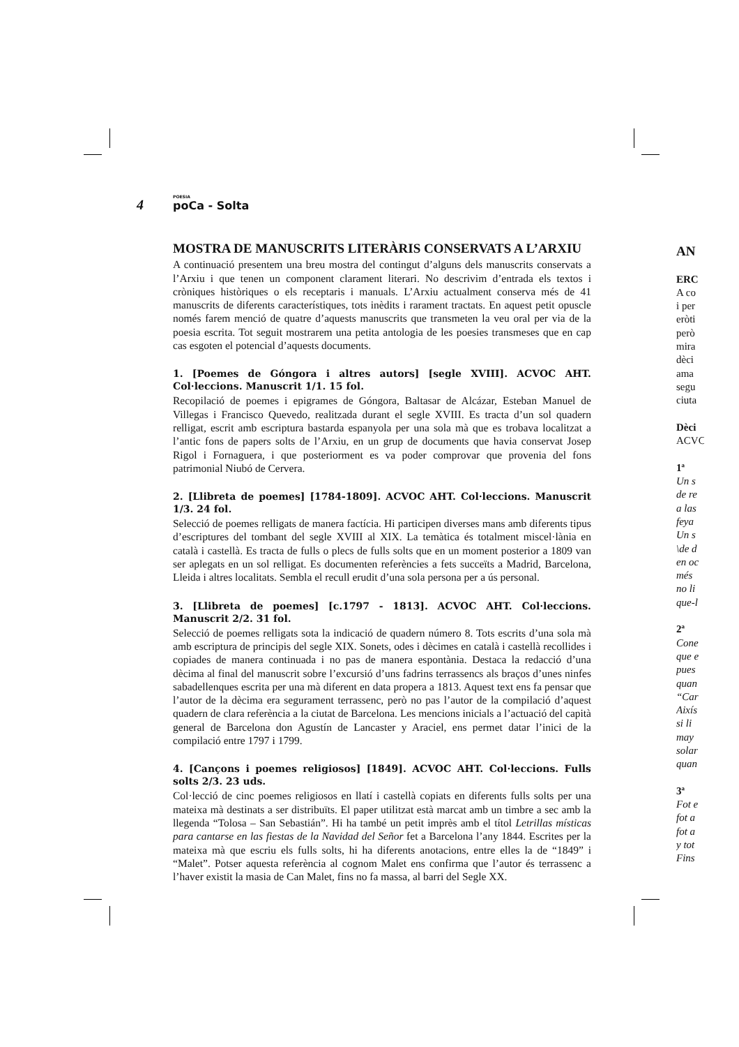4 POESIA
poCa - Solta
MOSTRA DE MANUSCRITS LITERÀRIS CONSERVATS A L’ARXIU
A continuació presentem una breu mostra del contingut d’alguns dels manuscrits conservats a l’Arxiu i que tenen un component clarament literari. No descrivim d’entrada els textos i cròniques històriques o els receptaris i manuals. L’Arxiu actualment conserva més de 41 manuscrits de diferents característiques, tots inèdits i rarament tractats. En aquest petit opuscle només farem menció de quatre d’aquests manuscrits que transmeten la veu oral per via de la poesia escrita. Tot seguit mostrarem una petita antologia de les poesies transmeses que en cap cas esgoten el potencial d’aquests documents.
1. [Poemes de Góngora i altres autors] [segle XVIII]. ACVOC AHT. Col·leccions. Manuscrit 1/1. 15 fol.
Recopilació de poemes i epigrames de Góngora, Baltasar de Alcázar, Esteban Manuel de Villegas i Francisco Quevedo, realitzada durant el segle XVIII. Es tracta d’un sol quadern relligat, escrit amb escriptura bastarda espanyola per una sola mà que es trobava localitzat a l’antic fons de papers solts de l’Arxiu, en un grup de documents que havia conservat Josep Rigol i Fornaguera, i que posteriorment es va poder comprovar que provenia del fons patrimonial Niubó de Cervera.
2. [Llibreta de poemes] [1784-1809]. ACVOC AHT. Col·leccions. Manuscrit 1/3. 24 fol.
Selecció de poemes relligats de manera factícia. Hi participen diverses mans amb diferents tipus d’escriptures del tombant del segle XVIII al XIX. La temàtica és totalment miscel·lània en català i castellà. Es tracta de fulls o plecs de fulls solts que en un moment posterior a 1809 van ser aplegats en un sol relligat. Es documenten referències a fets succeïts a Madrid, Barcelona, Lleida i altres localitats. Sembla el recull erudit d’una sola persona per a ús personal.
3. [Llibreta de poemes] [c.1797 - 1813]. ACVOC AHT. Col·leccions. Manuscrit 2/2. 31 fol.
Selecció de poemes relligats sota la indicació de quadern número 8. Tots escrits d’una sola mà amb escriptura de principis del segle XIX. Sonets, odes i dècimes en català i castellà recollides i copiades de manera continuada i no pas de manera espontània. Destaca la redacció d’una dècima al final del manuscrit sobre l’excursió d’uns fadrins terrassencs als braços d’unes ninfes sabadellenques escrita per una mà diferent en data propera a 1813. Aquest text ens fa pensar que l’autor de la dècima era segurament terrassenc, però no pas l’autor de la compilació d’aquest quadern de clara referència a la ciutat de Barcelona. Les mencions inicials a l’actuació del capità general de Barcelona don Agustín de Lancaster y Araciel, ens permet datar l’inici de la compilació entre 1797 i 1799.
4. [Cançons i poemes religiosos] [1849]. ACVOC AHT. Col·leccions. Fulls solts 2/3. 23 uds.
Col·lecció de cinc poemes religiosos en llatí i castellà copiats en diferents fulls solts per una mateixa mà destinats a ser distribuïts. El paper utilitzat està marcat amb un timbre a sec amb la llegenda “Tolosa – San Sebastián”. Hi ha també un petit imprès amb el títol Letrillas místicas para cantarse en las fiestas de la Navidad del Señor fet a Barcelona l’any 1844. Escrites per la mateixa mà que escriu els fulls solts, hi ha diferents anotacions, entre elles la de “1849” i “Malet”. Potser aquesta referència al cognom Malet ens confirma que l’autor és terrassenc a l’haver existit la masia de Can Malet, fins no fa massa, al barri del Segle XX.
AN
ERC
A co
i per
eròti
però
mira
dèci
ama
segu
ciuta
Dèci
ACVC
1ª
Un s
de re
a las
feya
Un s
\de d
en oc
més
no li
que-l
2ª
Cone
que e
pues
quan
“Car
Aixís
si li
may
solar
quan
3ª
Fot e
fot a
fot a
y tot
Fins